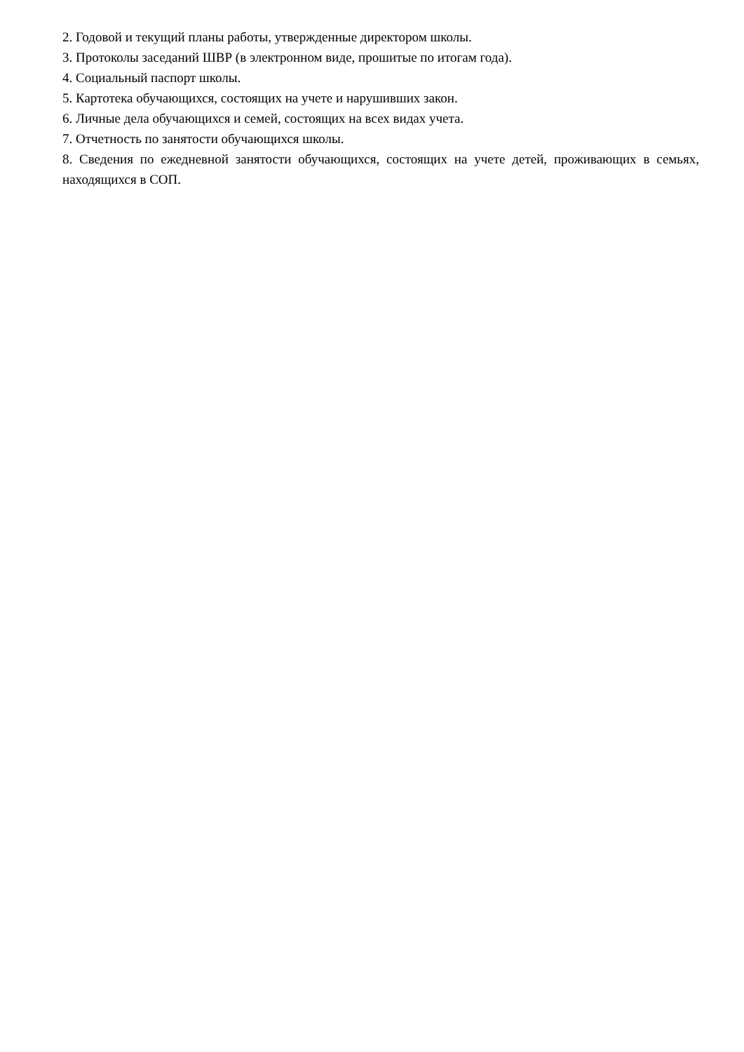2. Годовой и текущий планы работы, утвержденные директором школы.
3. Протоколы заседаний ШВР (в электронном виде, прошитые по итогам года).
4. Социальный паспорт школы.
5. Картотека обучающихся, состоящих на учете и нарушивших закон.
6. Личные дела обучающихся и семей, состоящих на всех видах учета.
7. Отчетность по занятости обучающихся школы.
8. Сведения по ежедневной занятости обучающихся, состоящих на учете детей, проживающих в семьях, находящихся в СОП.